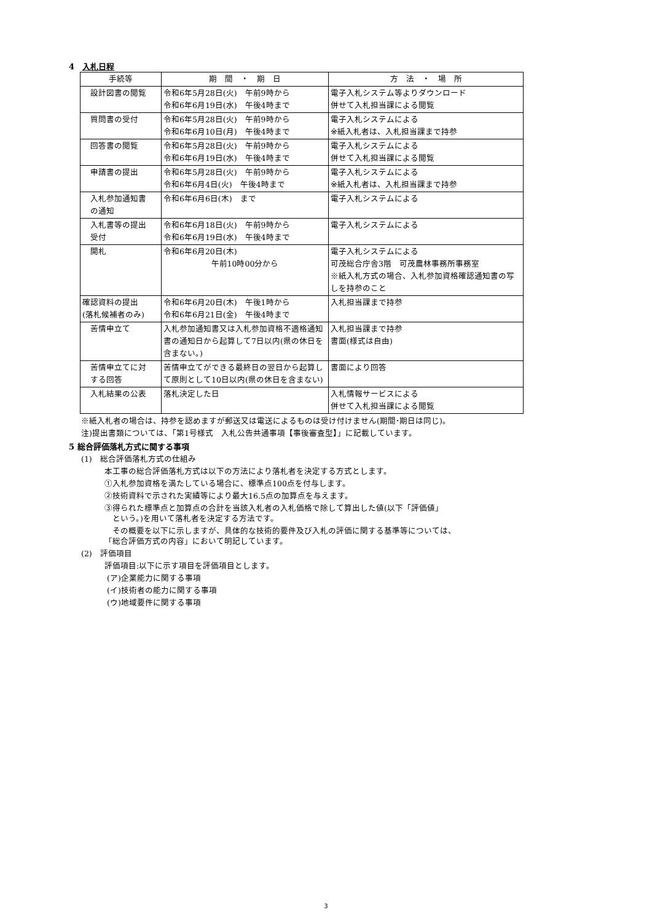4　入札日程
| 手続等 | 期 間 ・ 期 日 | 方 法 ・ 場 所 |
| --- | --- | --- |
| 設計図書の閲覧 | 令和6年5月28日(火) 午前9時から 令和6年6月19日(水) 午後4時まで | 電子入札システム等よりダウンロード 併せて入札担当課による閲覧 |
| 質問書の受付 | 令和6年5月28日(火) 午前9時から 令和6年6月10日(月) 午後4時まで | 電子入札システムによる ※紙入札者は、入札担当課まで持参 |
| 回答書の閲覧 | 令和6年5月28日(火) 午前9時から 令和6年6月19日(水) 午後4時まで | 電子入札システムによる 併せて入札担当課による閲覧 |
| 申請書の提出 | 令和6年5月28日(火) 午前9時から 令和6年6月4日(火) 午後4時まで | 電子入札システムによる ※紙入札者は、入札担当課まで持参 |
| 入札参加通知書 の通知 | 令和6年6月6日(木) まで | 電子入札システムによる |
| 入札書等の提出 受付 | 令和6年6月18日(火) 午前9時から 令和6年6月19日(水) 午後4時まで | 電子入札システムによる |
| 開札 | 令和6年6月20日(木) 午前10時00分から | 電子入札システムによる 可茂総合庁舎3階 可茂農林事務所事務室 ※紙入札方式の場合、入札参加資格確認通知書の写しを持参のこと |
| 確認資料の提出 (落札候補者のみ) | 令和6年6月20日(木) 午後1時から 令和6年6月21日(金) 午後4時まで | 入札担当課まで持参 |
| 苦情申立て | 入札参加通知書又は入札参加資格不適格通知書の通知日から起算して7日以内(県の休日を含まない。) | 入札担当課まで持参 書面(様式は自由) |
| 苦情申立てに対 する回答 | 苦情申立てができる最終日の翌日から起算して原則として10日以内(県の休日を含まない) | 書面により回答 |
| 入札結果の公表 | 落札決定した日 | 入札情報サービスによる 併せて入札担当課による閲覧 |
※紙入札者の場合は、持参を認めますが郵送又は電送によるものは受け付けません(期間･期日は同じ)。
注)提出書類については、「第1号様式　入札公告共通事項【事後審査型】」に記載しています。
5 総合評価落札方式に関する事項
(1)　総合評価落札方式の仕組み
本工事の総合評価落札方式は以下の方法により落札者を決定する方式とします。
①入札参加資格を満たしている場合に、標準点100点を付与します。
②技術資料で示された実績等により最大16.5点の加算点を与えます。
③得られた標準点と加算点の合計を当該入札者の入札価格で除して算出した値(以下「評価値」
　という。)を用いて落札者を決定する方法です。
　その概要を以下に示しますが、具体的な技術的要件及び入札の評価に関する基準等については、
「総合評価方式の内容」において明記しています。
(2)　評価項目
評価項目:以下に示す項目を評価項目とします。
(ア)企業能力に関する事項
(イ)技術者の能力に関する事項
(ウ)地域要件に関する事項
3